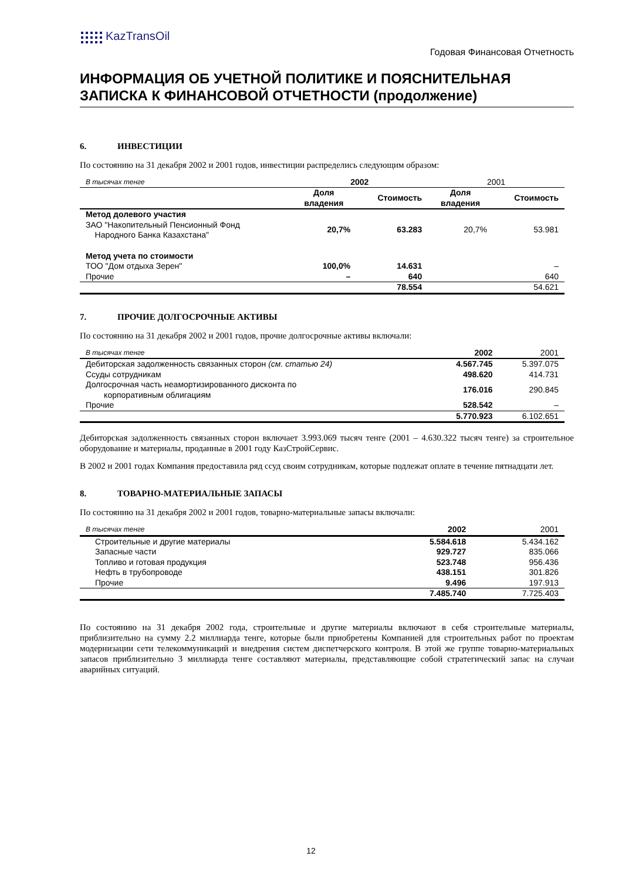KazTransOil
Годовая Финансовая Отчетность
ИНФОРМАЦИЯ ОБ УЧЕТНОЙ ПОЛИТИКЕ И ПОЯСНИТЕЛЬНАЯ ЗАПИСКА К ФИНАНСОВОЙ ОТЧЕТНОСТИ (продолжение)
6. ИНВЕСТИЦИИ
По состоянию на 31 декабря 2002 и 2001 годов, инвестиции распределись следующим образом:
| В тысячах тенге | 2002 | | 2001 | |
| --- | --- | --- | --- | --- |
| | Доля владения | Стоимость | Доля владения | Стоимость |
| Метод долевого участия | | | | |
| ЗАО "Накопительный Пенсионный Фонд Народного Банка Казахстана" | 20,7% | 63.283 | 20,7% | 53.981 |
| Метод учета по стоимости | | | | |
| ТОО "Дом отдыха Зерен" | 100,0% | 14.631 | | – |
| Прочие | – | 640 | | 640 |
| | | 78.554 | | 54.621 |
7. ПРОЧИЕ ДОЛГОСРОЧНЫЕ АКТИВЫ
По состоянию на 31 декабря 2002 и 2001 годов, прочие долгосрочные активы включали:
| В тысячах тенге | 2002 | 2001 |
| --- | --- | --- |
| Дебиторская задолженность связанных сторон (см. статью 24) | 4.567.745 | 5.397.075 |
| Ссуды сотрудникам | 498.620 | 414.731 |
| Долгосрочная часть неамортизированного дисконта по корпоративным облигациям | 176.016 | 290.845 |
| Прочие | 528.542 | – |
| | 5.770.923 | 6.102.651 |
Дебиторская задолженность связанных сторон включает 3.993.069 тысяч тенге (2001 – 4.630.322 тысяч тенге) за строительное оборудование и материалы, проданные в 2001 году КазСтройСервис.
В 2002 и 2001 годах Компания предоставила ряд ссуд своим сотрудникам, которые подлежат оплате в течение пятнадцати лет.
8. ТОВАРНО-МАТЕРИАЛЬНЫЕ ЗАПАСЫ
По состоянию на 31 декабря 2002 и 2001 годов, товарно-материальные запасы включали:
| В тысячах тенге | 2002 | 2001 |
| --- | --- | --- |
| Строительные и другие материалы | 5.584.618 | 5.434.162 |
| Запасные части | 929.727 | 835.066 |
| Топливо и готовая продукция | 523.748 | 956.436 |
| Нефть в трубопроводе | 438.151 | 301.826 |
| Прочие | 9.496 | 197.913 |
| | 7.485.740 | 7.725.403 |
По состоянию на 31 декабря 2002 года, строительные и другие материалы включают в себя строительные материалы, приблизительно на сумму 2.2 миллиарда тенге, которые были приобретены Компанией для строительных работ по проектам модернизации сети телекоммуникаций и внедрения систем диспетчерского контроля. В этой же группе товарно-материальных запасов приблизительно 3 миллиарда тенге составляют материалы, представляющие собой стратегический запас на случаи аварийных ситуаций.
12